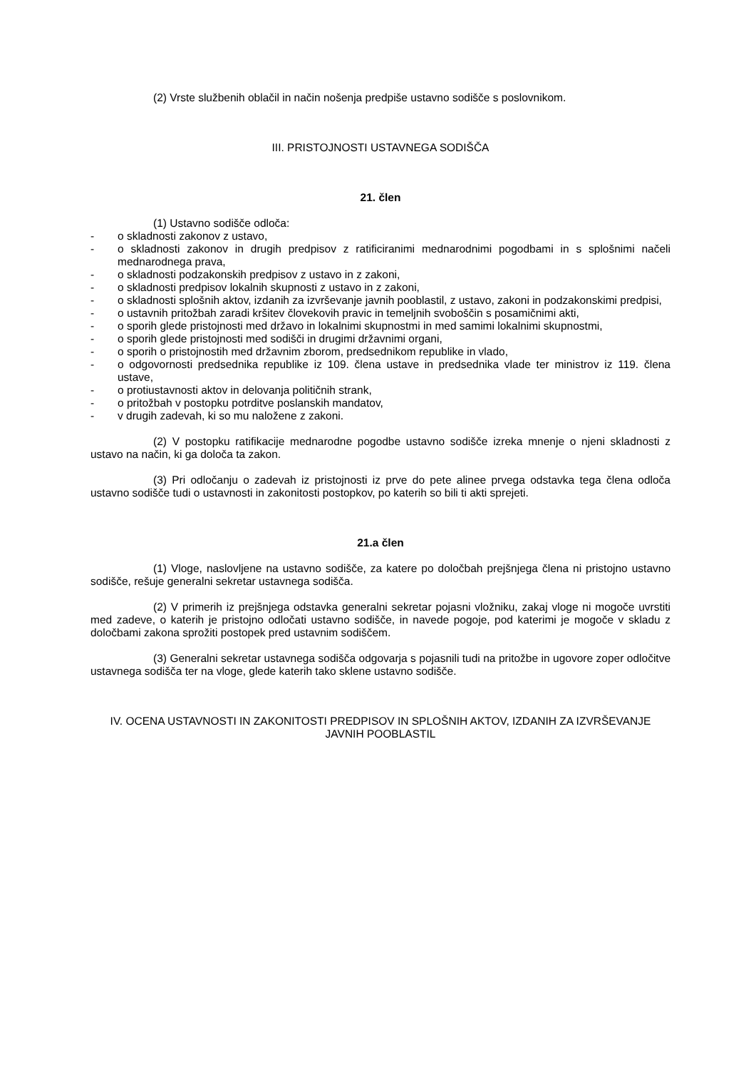(2) Vrste službenih oblačil in način nošenja predpiše ustavno sodišče s poslovnikom.
III. PRISTOJNOSTI USTAVNEGA SODIŠČA
21. člen
(1) Ustavno sodišče odloča:
- o skladnosti zakonov z ustavo,
- o skladnosti zakonov in drugih predpisov z ratificiranimi mednarodnimi pogodbami in s splošnimi načeli mednarodnega prava,
- o skladnosti podzakonskih predpisov z ustavo in z zakoni,
- o skladnosti predpisov lokalnih skupnosti z ustavo in z zakoni,
- o skladnosti splošnih aktov, izdanih za izvrševanje javnih pooblastil, z ustavo, zakoni in podzakonskimi predpisi,
- o ustavnih pritožbah zaradi kršitev človekovih pravic in temeljnih svoboščin s posamičnimi akti,
- o sporih glede pristojnosti med državo in lokalnimi skupnostmi in med samimi lokalnimi skupnostmi,
- o sporih glede pristojnosti med sodišči in drugimi državnimi organi,
- o sporih o pristojnostih med državnim zborom, predsednikom republike in vlado,
- o odgovornosti predsednika republike iz 109. člena ustave in predsednika vlade ter ministrov iz 119. člena ustave,
- o protiustavnosti aktov in delovanja političnih strank,
- o pritožbah v postopku potrditve poslanskih mandatov,
- v drugih zadevah, ki so mu naložene z zakoni.
(2) V postopku ratifikacije mednarodne pogodbe ustavno sodišče izreka mnenje o njeni skladnosti z ustavo na način, ki ga določa ta zakon.
(3) Pri odločanju o zadevah iz pristojnosti iz prve do pete alinee prvega odstavka tega člena odloča ustavno sodišče tudi o ustavnosti in zakonitosti postopkov, po katerih so bili ti akti sprejeti.
21.a člen
(1) Vloge, naslovljene na ustavno sodišče, za katere po določbah prejšnjega člena ni pristojno ustavno sodišče, rešuje generalni sekretar ustavnega sodišča.
(2) V primerih iz prejšnjega odstavka generalni sekretar pojasni vložniku, zakaj vloge ni mogoče uvrstiti med zadeve, o katerih je pristojno odločati ustavno sodišče, in navede pogoje, pod katerimi je mogoče v skladu z določbami zakona sprožiti postopek pred ustavnim sodiščem.
(3) Generalni sekretar ustavnega sodišča odgovarja s pojasnili tudi na pritožbe in ugovore zoper odločitve ustavnega sodišča ter na vloge, glede katerih tako sklene ustavno sodišče.
IV. OCENA USTAVNOSTI IN ZAKONITOSTI PREDPISOV IN SPLOŠNIH AKTOV, IZDANIH ZA IZVRŠEVANJE JAVNIH POOBLASTIL